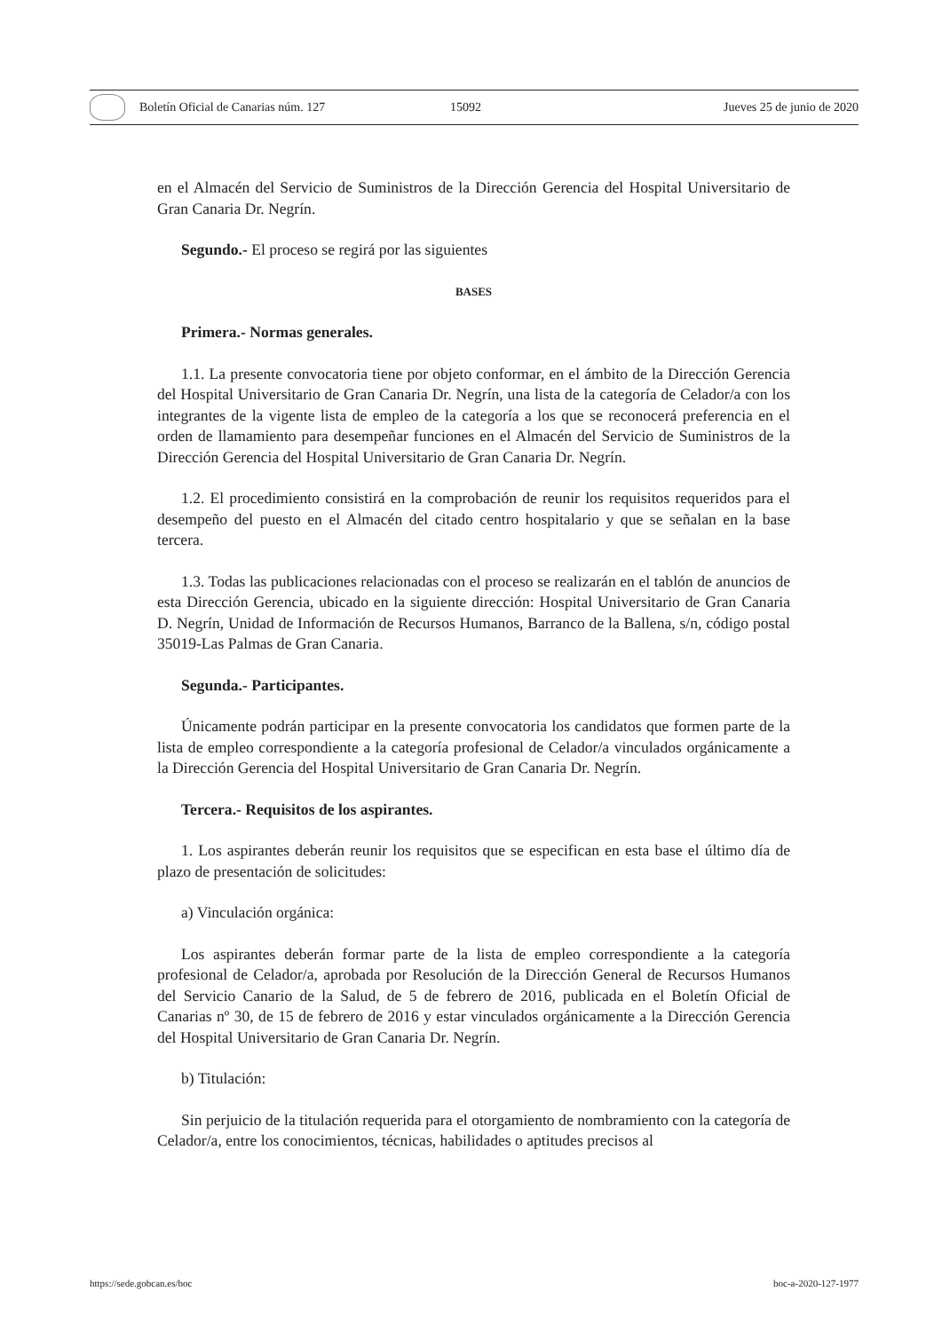Boletín Oficial de Canarias núm. 127 15092 Jueves 25 de junio de 2020
en el Almacén del Servicio de Suministros de la Dirección Gerencia del Hospital Universitario de Gran Canaria Dr. Negrín.
Segundo.- El proceso se regirá por las siguientes
BASES
Primera.- Normas generales.
1.1. La presente convocatoria tiene por objeto conformar, en el ámbito de la Dirección Gerencia del Hospital Universitario de Gran Canaria Dr. Negrín, una lista de la categoría de Celador/a con los integrantes de la vigente lista de empleo de la categoría a los que se reconocerá preferencia en el orden de llamamiento para desempeñar funciones en el Almacén del Servicio de Suministros de la Dirección Gerencia del Hospital Universitario de Gran Canaria Dr. Negrín.
1.2. El procedimiento consistirá en la comprobación de reunir los requisitos requeridos para el desempeño del puesto en el Almacén del citado centro hospitalario y que se señalan en la base tercera.
1.3. Todas las publicaciones relacionadas con el proceso se realizarán en el tablón de anuncios de esta Dirección Gerencia, ubicado en la siguiente dirección: Hospital Universitario de Gran Canaria D. Negrín, Unidad de Información de Recursos Humanos, Barranco de la Ballena, s/n, código postal 35019-Las Palmas de Gran Canaria.
Segunda.- Participantes.
Únicamente podrán participar en la presente convocatoria los candidatos que formen parte de la lista de empleo correspondiente a la categoría profesional de Celador/a vinculados orgánicamente a la Dirección Gerencia del Hospital Universitario de Gran Canaria Dr. Negrín.
Tercera.- Requisitos de los aspirantes.
1. Los aspirantes deberán reunir los requisitos que se especifican en esta base el último día de plazo de presentación de solicitudes:
a) Vinculación orgánica:
Los aspirantes deberán formar parte de la lista de empleo correspondiente a la categoría profesional de Celador/a, aprobada por Resolución de la Dirección General de Recursos Humanos del Servicio Canario de la Salud, de 5 de febrero de 2016, publicada en el Boletín Oficial de Canarias nº 30, de 15 de febrero de 2016 y estar vinculados orgánicamente a la Dirección Gerencia del Hospital Universitario de Gran Canaria Dr. Negrín.
b) Titulación:
Sin perjuicio de la titulación requerida para el otorgamiento de nombramiento con la categoría de Celador/a, entre los conocimientos, técnicas, habilidades o aptitudes precisos al
https://sede.gobcan.es/boc boc-a-2020-127-1977